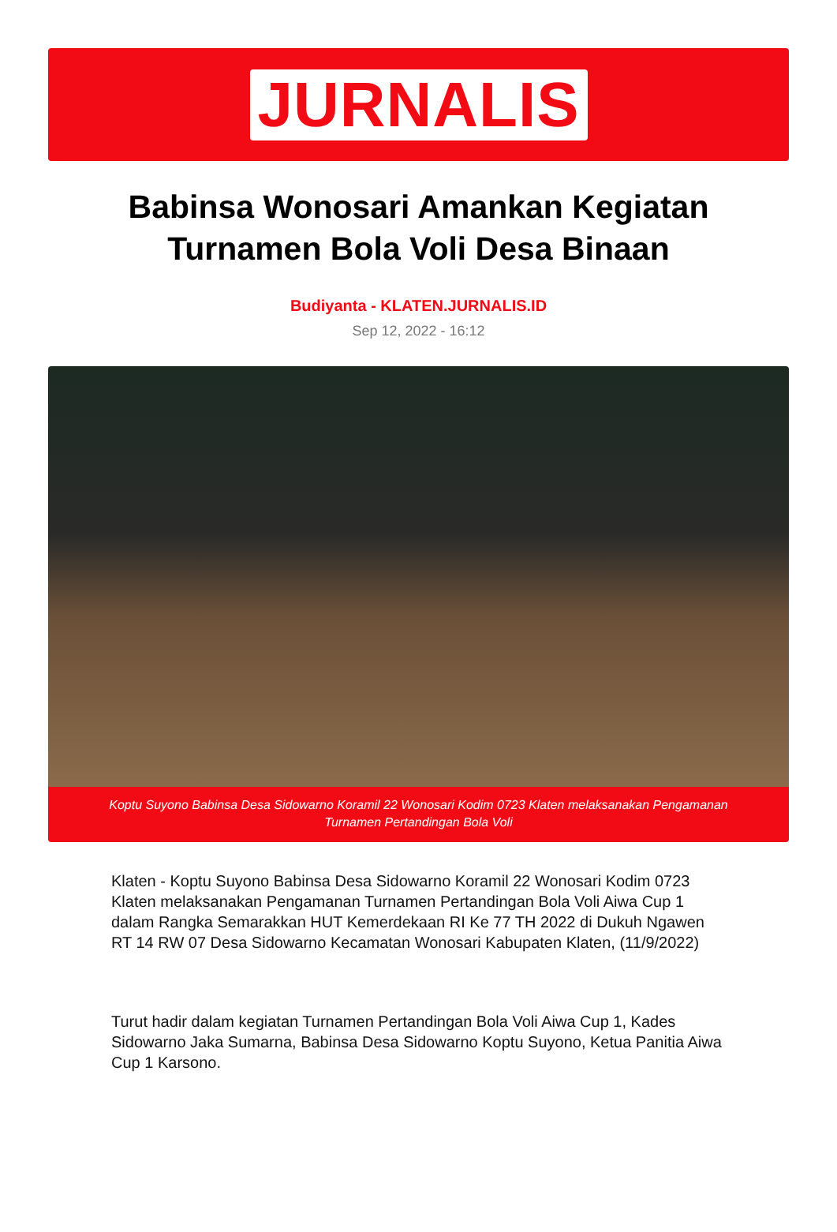JURNALIS
Babinsa Wonosari Amankan Kegiatan Turnamen Bola Voli Desa Binaan
Budiyanta - KLATEN.JURNALIS.ID
Sep 12, 2022 - 16:12
Koptu Suyono Babinsa Desa Sidowarno Koramil 22 Wonosari Kodim 0723 Klaten melaksanakan Pengamanan Turnamen Pertandingan Bola Voli
Klaten - Koptu Suyono Babinsa Desa Sidowarno Koramil 22 Wonosari Kodim 0723 Klaten melaksanakan Pengamanan Turnamen Pertandingan Bola Voli Aiwa Cup 1 dalam Rangka Semarakkan HUT Kemerdekaan RI Ke 77 TH 2022 di Dukuh Ngawen RT 14 RW 07 Desa Sidowarno Kecamatan Wonosari Kabupaten Klaten, (11/9/2022)
Turut hadir dalam kegiatan Turnamen Pertandingan Bola Voli Aiwa Cup 1, Kades Sidowarno Jaka Sumarna, Babinsa Desa Sidowarno Koptu Suyono, Ketua Panitia Aiwa Cup 1 Karsono.